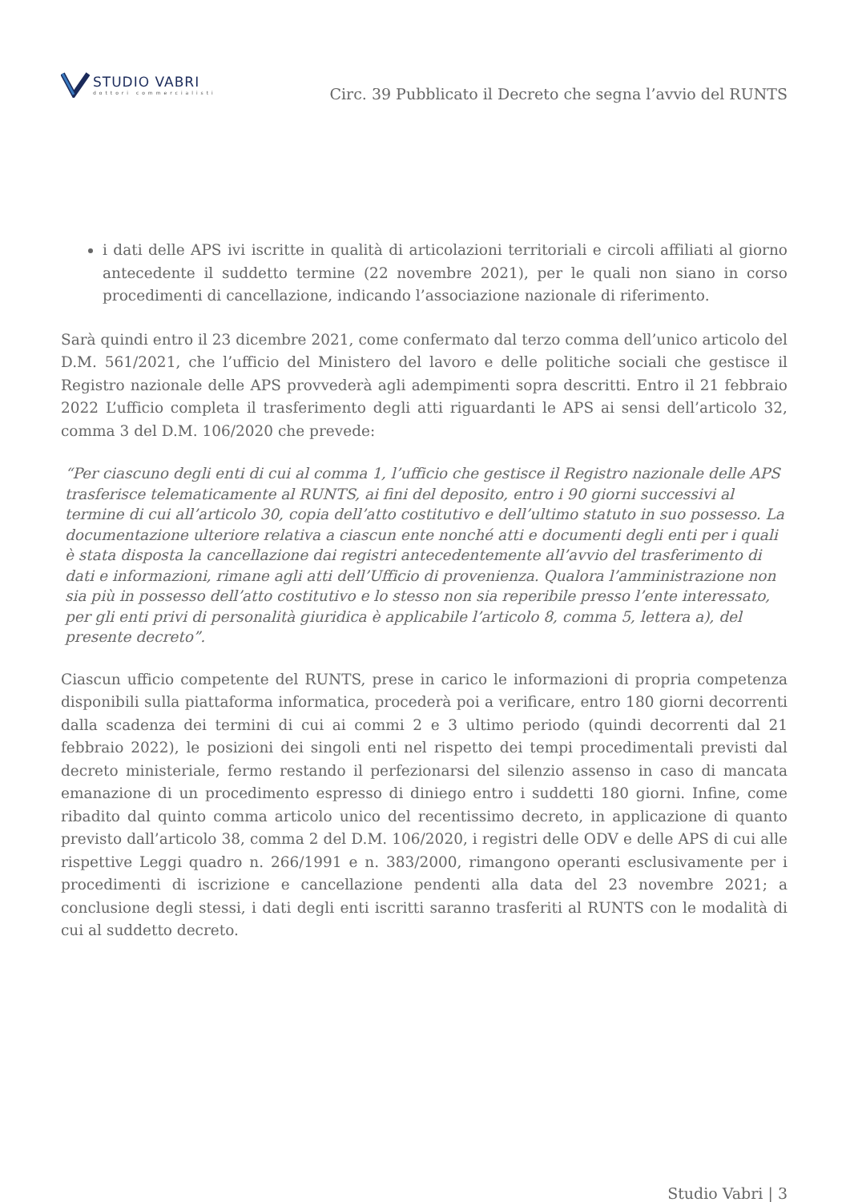STUDIO VABRI
dottori commercialisti
Circ. 39 Pubblicato il Decreto che segna l’avvio del RUNTS
i dati delle APS ivi iscritte in qualità di articolazioni territoriali e circoli affiliati al giorno antecedente il suddetto termine (22 novembre 2021), per le quali non siano in corso procedimenti di cancellazione, indicando l’associazione nazionale di riferimento.
Sarà quindi entro il 23 dicembre 2021, come confermato dal terzo comma dell’unico articolo del D.M. 561/2021, che l’ufficio del Ministero del lavoro e delle politiche sociali che gestisce il Registro nazionale delle APS provvederà agli adempimenti sopra descritti. Entro il 21 febbraio 2022 L’ufficio completa il trasferimento degli atti riguardanti le APS ai sensi dell’articolo 32, comma 3 del D.M. 106/2020 che prevede:
“Per ciascuno degli enti di cui al comma 1, l’ufficio che gestisce il Registro nazionale delle APS trasferisce telematicamente al RUNTS, ai fini del deposito, entro i 90 giorni successivi al termine di cui all’articolo 30, copia dell’atto costitutivo e dell’ultimo statuto in suo possesso. La documentazione ulteriore relativa a ciascun ente nonché atti e documenti degli enti per i quali è stata disposta la cancellazione dai registri antecedentemente all’avvio del trasferimento di dati e informazioni, rimane agli atti dell’Ufficio di provenienza. Qualora l’amministrazione non sia più in possesso dell’atto costitutivo e lo stesso non sia reperibile presso l’ente interessato, per gli enti privi di personalità giuridica è applicabile l’articolo 8, comma 5, lettera a), del presente decreto”.
Ciascun ufficio competente del RUNTS, prese in carico le informazioni di propria competenza disponibili sulla piattaforma informatica, procederà poi a verificare, entro 180 giorni decorrenti dalla scadenza dei termini di cui ai commi 2 e 3 ultimo periodo (quindi decorrenti dal 21 febbraio 2022), le posizioni dei singoli enti nel rispetto dei tempi procedimentali previsti dal decreto ministeriale, fermo restando il perfezionarsi del silenzio assenso in caso di mancata emanazione di un procedimento espresso di diniego entro i suddetti 180 giorni. Infine, come ribadito dal quinto comma articolo unico del recentissimo decreto, in applicazione di quanto previsto dall’articolo 38, comma 2 del D.M. 106/2020, i registri delle ODV e delle APS di cui alle rispettive Leggi quadro n. 266/1991 e n. 383/2000, rimangono operanti esclusivamente per i procedimenti di iscrizione e cancellazione pendenti alla data del 23 novembre 2021; a conclusione degli stessi, i dati degli enti iscritti saranno trasferiti al RUNTS con le modalità di cui al suddetto decreto.
Studio Vabri | 3